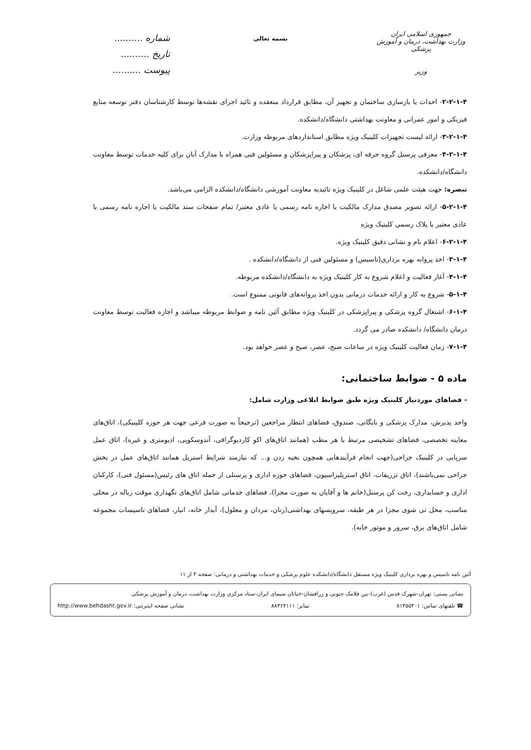جمهوری اسلامی ایران
وزارت بهداشت، درمان و آموزش پزشکی
وزیر
بسمه تعالی
شماره ..........
تاریخ ..........
پیوست ..........
۲-۲-۱-۴- احداث یا بازسازی ساختمان و تجهیز آن، مطابق قرارداد منعقده و تائید اجرای نقشه‌ها توسط کارشناسان دفتر توسعه منابع فیزیکی و امور عمرانی و معاونت بهداشتی دانشگاه/دانشکده.
۳-۲-۱-۴- ارائه لیست تجهیزات کلینیک ویژه مطابق استانداردهای مربوطه وزارت.
۴-۲-۱-۴- معرفی پرسنل گروه حرفه ای، پزشکان و پیراپزشکان و مسئولین فنی همراه با مدارک آنان برای کلیه خدمات توسط معاونت دانشگاه/دانشکده.
تبصره: جهت هیئت علمی شاغل در کلینیک ویژه تائیدیه معاونت آموزشی دانشگاه/دانشکده الزامی می‌باشد.
۵-۲-۱-۴- ارائه تصویر مصدق مدارک مالکیت یا اجاره نامه رسمی یا عادی معتبر/ تمام صفحات سند مالکیت یا اجاره نامه رسمی یا عادی معتبر با پلاک رسمی کلینیک ویژه
۶-۲-۱-۴- اعلام نام و نشانی دقیق کلینیک ویژه.
۳-۱-۴- اخذ پروانه بهره برداری(تاسیس) و مسئولین فنی از دانشگاه/دانشکده .
۴-۱-۴- آغاز فعالیت و اعلام شروع به کار کلینیک ویژه به دانشگاه/دانشکده مربوطه.
۵-۱-۴- شروع به کار و ارائه خدمات درمانی بدون اخذ پروانه‌های قانونی ممنوع است.
۶-۱-۴- اشتغال گروه پزشکی و پیراپزشکی در کلینیک ویژه مطابق آئین نامه و ضوابط مربوطه میباشد و اجازه فعالیت توسط معاونت درمان دانشگاه/ دانشکده صادر می گردد.
۷-۱-۴- زمان فعالیت کلینیک ویژه در ساعات صبح، عصر، صبح و عصر خواهد بود.
ماده ۵ - ضوابط ساختمانی:
- فضاهای موردنیاز کلینیک ویژه طبق ضوابط ابلاغی وزارت شامل:
واحد پذیرش، مدارک پزشکی و بایگانی، صندوق، فضاهای انتظار مراجعین (ترجیحاً به صورت فرعی جهت هر حوزه کلینیکی)، اتاق‌های معاینه تخصصی، فضاهای تشخیصی مرتبط با هر مطب (همانند اتاق‌های اکو کاردیوگرافی، آندوسکوپی، ادیومتری و غیره)، اتاق عمل سرپایی در کلینیک جراحی(جهت انجام فرآیندهایی همچون بخیه زدن و... که نیازمند شرایط استریل همانند اتاق‌های عمل در بخش جراحی نمی‌باشند)، اتاق تزریقات، اتاق استریلیزاسیون، فضاهای حوزه اداری و پرسنلی از جمله اتاق های رئیس(مسئول فنی)، کارکنان اداری و حسابداری، رخت کن پرسنل(خانم ها و آقایان به صورت مجزا)، فضاهای خدماتی شامل اتاق‌های نگهداری موقت زباله در محلی مناسب، محل تی شوی مجزا در هر طبقه، سرویسهای بهداشتی(زنان، مردان و معلول)، آبدار خانه، انبار، فضاهای تاسیسات مجموعه شامل اتاق‌های برق، سرور و موتور خانه).
آئین نامه تاسیس و بهره برداری کلینیک ویژه مستقل دانشگاه/دانشکده علوم پزشکی و خدمات بهداشتی و درمانی: صفحه ۴ از ۱۱
نشانی پستی: تهران-شهرک قدس (غرب)-بین فلامک جنوبی و زرافشان-خیابان سیمای ایران-ستاد مرکزی وزارت بهداشت، درمان و آموزش پزشکی
☎ تلفنهای تماس: ۸۱۴۵۵۴۰۱ نمابر: ۸۸۳۶۴۱۱۱ نشانی صفحه اینترنتی: http://www.behdasht.gov.ir